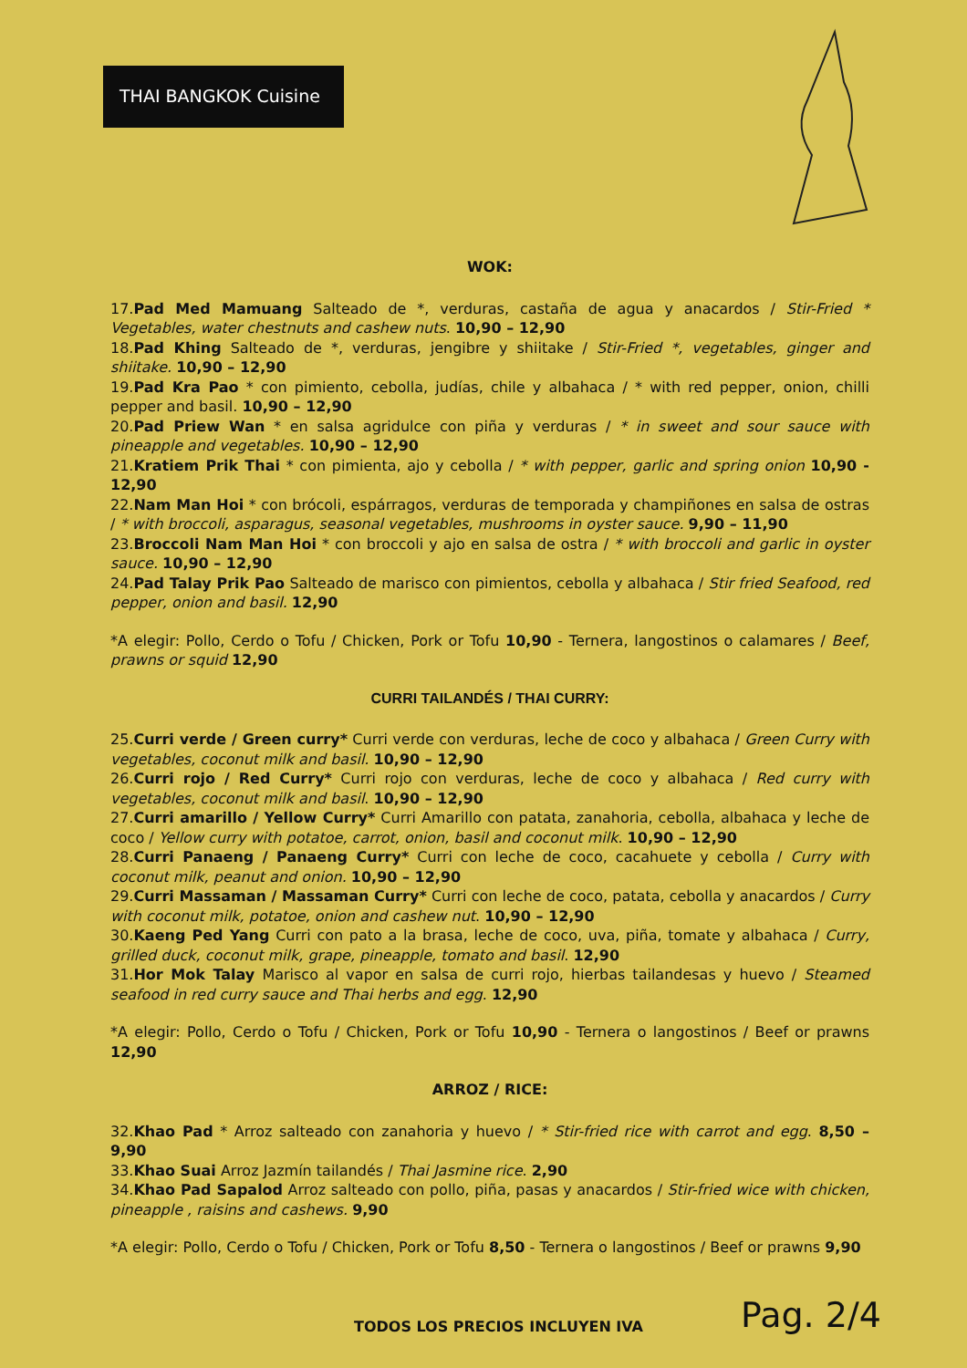THAI BANGKOK Cuisine
WOK:
17.Pad Med Mamuang Salteado de *, verduras, castaña de agua y anacardos / Stir-Fried * Vegetables, water chestnuts and cashew nuts. 10,90 – 12,90
18.Pad Khing Salteado de *, verduras, jengibre y shiitake / Stir-Fried *, vegetables, ginger and shiitake. 10,90 – 12,90
19.Pad Kra Pao * con pimiento, cebolla, judías, chile y albahaca / * with red pepper, onion, chilli pepper and basil. 10,90 – 12,90
20.Pad Priew Wan * en salsa agridulce con piña y verduras / * in sweet and sour sauce with pineapple and vegetables. 10,90 – 12,90
21.Kratiem Prik Thai * con pimienta, ajo y cebolla / * with pepper, garlic and spring onion 10,90 - 12,90
22.Nam Man Hoi * con brócoli, espárragos, verduras de temporada y champiñones en salsa de ostras / * with broccoli, asparagus, seasonal vegetables, mushrooms in oyster sauce. 9,90 – 11,90
23.Broccoli Nam Man Hoi * con broccoli y ajo en salsa de ostra / * with broccoli and garlic in oyster sauce. 10,90 – 12,90
24.Pad Talay Prik Pao Salteado de marisco con pimientos, cebolla y albahaca / Stir fried Seafood, red pepper, onion and basil. 12,90
*A elegir: Pollo, Cerdo o Tofu / Chicken, Pork or Tofu 10,90 - Ternera, langostinos o calamares / Beef, prawns or squid 12,90
CURRI TAILANDÉS / THAI CURRY:
25.Curri verde / Green curry* Curri verde con verduras, leche de coco y albahaca / Green Curry with vegetables, coconut milk and basil. 10,90 – 12,90
26.Curri rojo / Red Curry* Curri rojo con verduras, leche de coco y albahaca / Red curry with vegetables, coconut milk and basil. 10,90 – 12,90
27.Curri amarillo / Yellow Curry* Curri Amarillo con patata, zanahoria, cebolla, albahaca y leche de coco / Yellow curry with potatoe, carrot, onion, basil and coconut milk. 10,90 – 12,90
28.Curri Panaeng / Panaeng Curry* Curri con leche de coco, cacahuete y cebolla / Curry with coconut milk, peanut and onion. 10,90 – 12,90
29.Curri Massaman / Massaman Curry* Curri con leche de coco, patata, cebolla y anacardos / Curry with coconut milk, potatoe, onion and cashew nut. 10,90 – 12,90
30.Kaeng Ped Yang Curri con pato a la brasa, leche de coco, uva, piña, tomate y albahaca / Curry, grilled duck, coconut milk, grape, pineapple, tomato and basil. 12,90
31.Hor Mok Talay Marisco al vapor en salsa de curri rojo, hierbas tailandesas y huevo / Steamed seafood in red curry sauce and Thai herbs and egg. 12,90
*A elegir: Pollo, Cerdo o Tofu / Chicken, Pork or Tofu 10,90 - Ternera o langostinos / Beef or prawns 12,90
ARROZ / RICE:
32.Khao Pad * Arroz salteado con zanahoria y huevo / * Stir-fried rice with carrot and egg. 8,50 – 9,90
33.Khao Suai Arroz Jazmín tailandés / Thai Jasmine rice. 2,90
34.Khao Pad Sapalod Arroz salteado con pollo, piña, pasas y anacardos / Stir-fried wice with chicken, pineapple , raisins and cashews. 9,90
*A elegir: Pollo, Cerdo o Tofu / Chicken, Pork or Tofu 8,50 - Ternera o langostinos / Beef or prawns 9,90
TODOS LOS PRECIOS INCLUYEN IVA Pag. 2/4